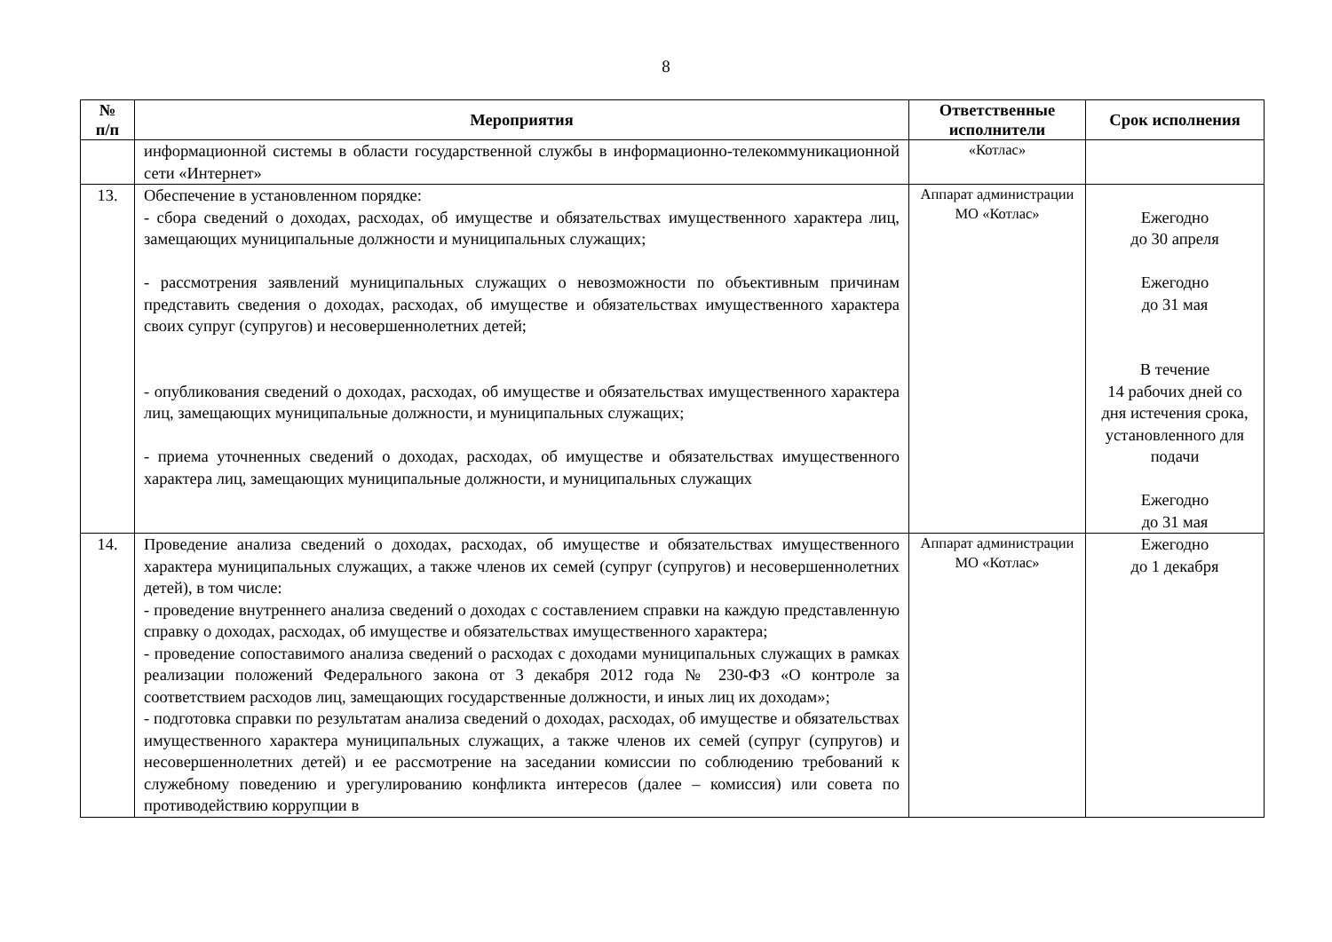8
| № п/п | Мероприятия | Ответственные исполнители | Срок исполнения |
| --- | --- | --- | --- |
| | информационной системы в области государственной службы в информационно-телекоммуникационной сети «Интернет» | «Котлас» | |
| 13. | Обеспечение в установленном порядке: - сбора сведений о доходах, расходах, об имуществе и обязательствах имущественного характера лиц, замещающих муниципальные должности и муниципальных служащих; - рассмотрения заявлений муниципальных служащих о невозможности по объективным причинам представить сведения о доходах, расходах, об имуществе и обязательствах имущественного характера своих супруг (супругов) и несовершеннолетних детей; - опубликования сведений о доходах, расходах, об имуществе и обязательствах имущественного характера лиц, замещающих муниципальные должности, и муниципальных служащих; - приема уточненных сведений о доходах, расходах, об имуществе и обязательствах имущественного характера лиц, замещающих муниципальные должности, и муниципальных служащих | Аппарат администрации МО «Котлас» | Ежегодно до 30 апреля Ежегодно до 31 мая В течение 14 рабочих дней со дня истечения срока, установленного для подачи Ежегодно до 31 мая |
| 14. | Проведение анализа сведений о доходах, расходах, об имуществе и обязательствах имущественного характера муниципальных служащих, а также членов их семей (супруг (супругов) и несовершеннолетних детей), в том числе: - проведение внутреннего анализа сведений о доходах с составлением справки на каждую представленную справку о доходах, расходах, об имуществе и обязательствах имущественного характера; - проведение сопоставимого анализа сведений о расходах с доходами муниципальных служащих в рамках реализации положений Федерального закона от 3 декабря 2012 года № 230-ФЗ «О контроле за соответствием расходов лиц, замещающих государственные должности, и иных лиц их доходам»; - подготовка справки по результатам анализа сведений о доходах, расходах, об имуществе и обязательствах имущественного характера муниципальных служащих, а также членов их семей (супруг (супругов) и несовершеннолетних детей) и ее рассмотрение на заседании комиссии по соблюдению требований к служебному поведению и урегулированию конфликта интересов (далее – комиссия) или совета по противодействию коррупции в | Аппарат администрации МО «Котлас» | Ежегодно до 1 декабря |